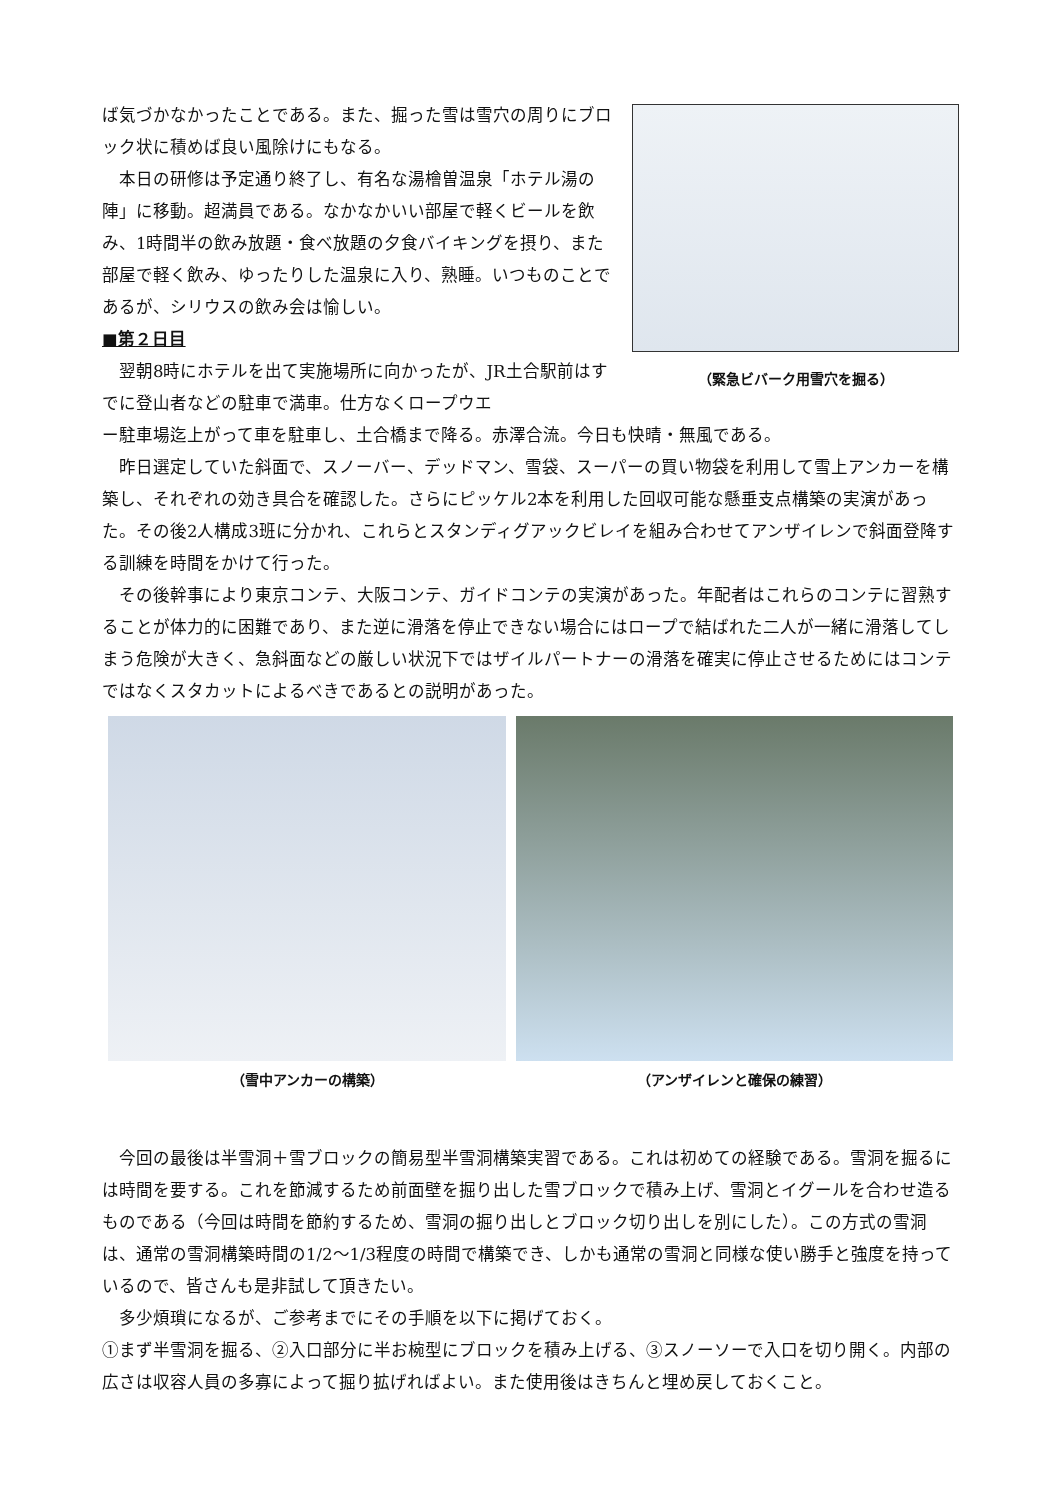ば気づかなかったことである。また、掘った雪は雪穴の周りにブロック状に積めば良い風除けにもなる。
　本日の研修は予定通り終了し、有名な湯檜曽温泉「ホテル湯の陣」に移動。超満員である。なかなかいい部屋で軽くビールを飲み、1時間半の飲み放題・食べ放題の夕食バイキングを摂り、また部屋で軽く飲み、ゆったりした温泉に入り、熟睡。いつものことであるが、シリウスの飲み会は愉しい。
■第２日目
　翌朝8時にホテルを出て実施場所に向かったが、JR土合駅前はすでに登山者などの駐車で満車。仕方なくロープウエ
（緊急ビバーク用雪穴を掘る）
ー駐車場迄上がって車を駐車し、土合橋まで降る。赤澤合流。今日も快晴・無風である。
　昨日選定していた斜面で、スノーバー、デッドマン、雪袋、スーパーの買い物袋を利用して雪上アンカーを構築し、それぞれの効き具合を確認した。さらにピッケル2本を利用した回収可能な懸垂支点構築の実演があった。その後2人構成3班に分かれ、これらとスタンディグアックビレイを組み合わせてアンザイレンで斜面登降する訓練を時間をかけて行った。
　その後幹事により東京コンテ、大阪コンテ、ガイドコンテの実演があった。年配者はこれらのコンテに習熟することが体力的に困難であり、また逆に滑落を停止できない場合にはロープで結ばれた二人が一緒に滑落してしまう危険が大きく、急斜面などの厳しい状況下ではザイルパートナーの滑落を確実に停止させるためにはコンテではなくスタカットによるべきであるとの説明があった。
（雪中アンカーの構築） （アンザイレンと確保の練習）
　今回の最後は半雪洞＋雪ブロックの簡易型半雪洞構築実習である。これは初めての経験である。雪洞を掘るには時間を要する。これを節減するため前面壁を掘り出した雪ブロックで積み上げ、雪洞とイグールを合わせ造るものである（今回は時間を節約するため、雪洞の掘り出しとブロック切り出しを別にした）。この方式の雪洞は、通常の雪洞構築時間の1/2～1/3程度の時間で構築でき、しかも通常の雪洞と同様な使い勝手と強度を持っているので、皆さんも是非試して頂きたい。
　多少煩瑣になるが、ご参考までにその手順を以下に掲げておく。
①まず半雪洞を掘る、②入口部分に半お椀型にブロックを積み上げる、③スノーソーで入口を切り開く。内部の広さは収容人員の多寡によって掘り拡げればよい。また使用後はきちんと埋め戻しておくこと。